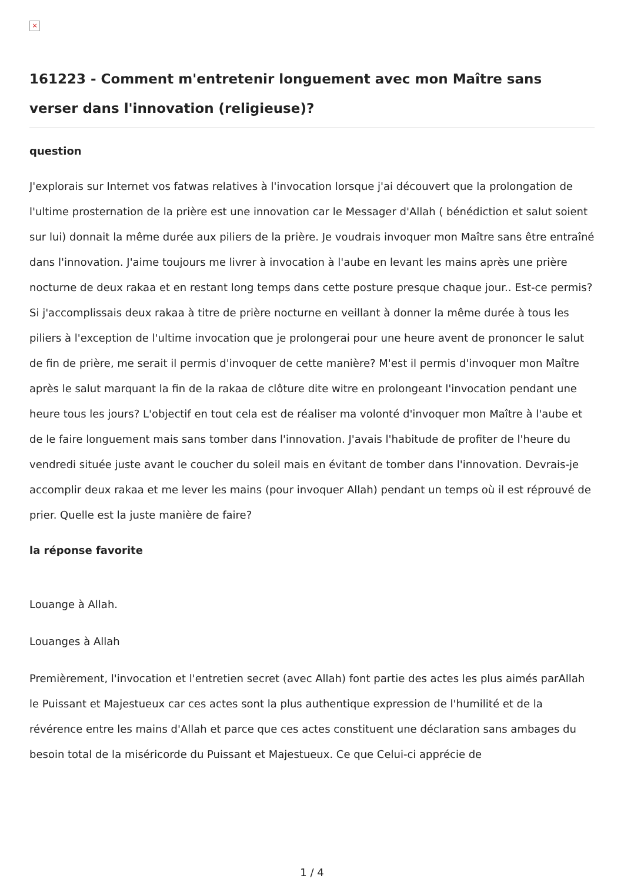×
161223 - Comment m'entretenir longuement avec mon Maître sans verser dans l'innovation (religieuse)?
question
J'explorais sur Internet vos fatwas relatives à l'invocation lorsque j'ai découvert que la prolongation de l'ultime prosternation de la prière est une innovation car le Messager d'Allah ( bénédiction et salut soient sur lui) donnait la même durée aux piliers de la prière. Je voudrais invoquer mon Maître sans être entraîné dans l'innovation. J'aime toujours me livrer à invocation à l'aube en levant les mains après une prière nocturne de deux rakaa et en restant long temps dans cette posture presque chaque jour.. Est-ce permis? Si j'accomplissais deux rakaa à titre de prière nocturne en veillant à donner la même durée à tous les piliers à l'exception de l'ultime invocation que je prolongerai pour une heure avent de prononcer le salut de fin de prière, me serait il permis d'invoquer de cette manière? M'est il permis d'invoquer mon Maître après le salut marquant la fin de la rakaa de clôture dite witre en prolongeant l'invocation pendant une heure tous les jours? L'objectif en tout cela est de réaliser ma volonté d'invoquer mon Maître à l'aube et de le faire longuement mais sans tomber dans l'innovation. J'avais l'habitude de profiter de l'heure du vendredi située juste avant le coucher du soleil mais en évitant de tomber dans l'innovation. Devrais-je accomplir deux rakaa et me lever les mains (pour invoquer Allah) pendant un temps où il est réprouvé de prier. Quelle est la juste manière de faire?
la réponse favorite
Louange à Allah.
Louanges à Allah
Premièrement, l'invocation et l'entretien secret (avec Allah) font partie des actes les plus aimés parAllah le Puissant et Majestueux car ces actes sont la plus authentique expression de l'humilité et de la révérence entre les mains d'Allah et parce que ces actes constituent une déclaration sans ambages du besoin total de la miséricorde du Puissant et Majestueux. Ce que Celui-ci apprécie de
1 / 4